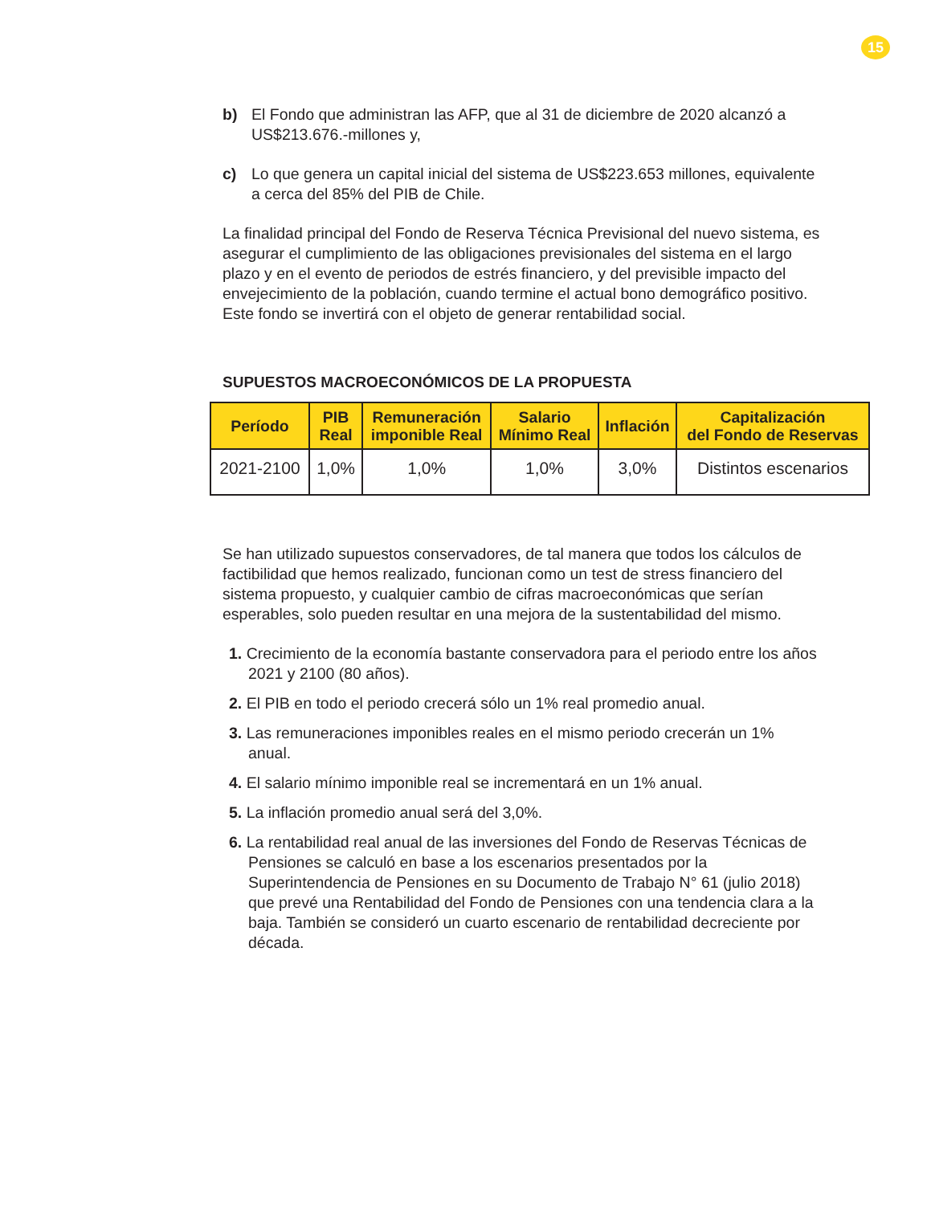15
b) El Fondo que administran las AFP, que al 31 de diciembre de 2020 alcanzó a US$213.676.-millones y,
c) Lo que genera un capital inicial del sistema de US$223.653 millones, equivalente a cerca del 85% del PIB de Chile.
La finalidad principal del Fondo de Reserva Técnica Previsional del nuevo sistema, es asegurar el cumplimiento de las obligaciones previsionales del sistema en el largo plazo y en el evento de periodos de estrés financiero, y del previsible impacto del envejecimiento de la población, cuando termine el actual bono demográfico positivo. Este fondo se invertirá con el objeto de generar rentabilidad social.
SUPUESTOS MACROECONÓMICOS DE LA PROPUESTA
| Período | PIB Real | Remuneración imponible Real | Salario Mínimo Real | Inflación | Capitalización del Fondo de Reservas |
| --- | --- | --- | --- | --- | --- |
| 2021-2100 | 1,0% | 1,0% | 1,0% | 3,0% | Distintos escenarios |
Se han utilizado supuestos conservadores, de tal manera que todos los cálculos de factibilidad que hemos realizado, funcionan como un test de stress financiero del sistema propuesto, y cualquier cambio de cifras macroeconómicas que serían esperables, solo pueden resultar en una mejora de la sustentabilidad del mismo.
1. Crecimiento de la economía bastante conservadora para el periodo entre los años 2021 y 2100 (80 años).
2. El PIB en todo el periodo crecerá sólo un 1% real promedio anual.
3. Las remuneraciones imponibles reales en el mismo periodo crecerán un 1% anual.
4. El salario mínimo imponible real se incrementará en un 1% anual.
5. La inflación promedio anual será del 3,0%.
6. La rentabilidad real anual de las inversiones del Fondo de Reservas Técnicas de Pensiones se calculó en base a los escenarios presentados por la Superintendencia de Pensiones en su Documento de Trabajo N° 61 (julio 2018) que prevé una Rentabilidad del Fondo de Pensiones con una tendencia clara a la baja. También se consideró un cuarto escenario de rentabilidad decreciente por década.